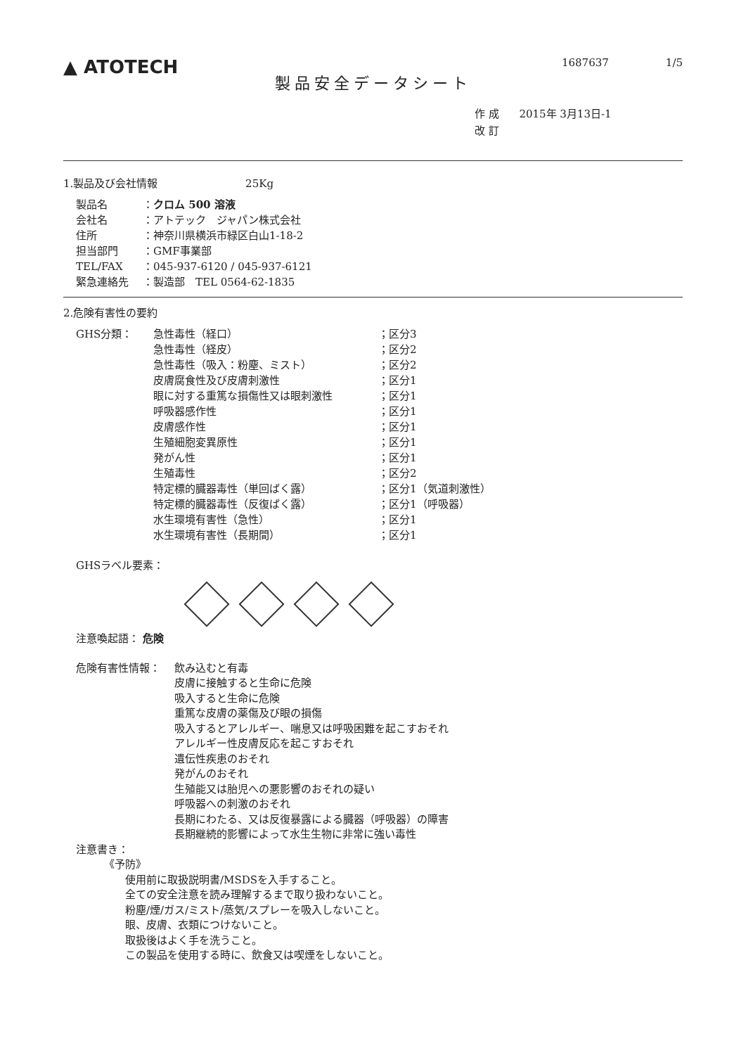▲ ATOTECH
1687637 1/5
製品安全データシート
作 成 2015年 3月13日-1
改 訂
1.製品及び会社情報 25Kg
製品名 ：クロム 500 溶液
会社名 ：アトテック　ジャパン株式会社
住所 ：神奈川県横浜市緑区白山1-18-2
担当部門 ：GMF事業部
TEL/FAX ：045-937-6120 / 045-937-6121
緊急連絡先 ：製造部　TEL 0564-62-1835
2.危険有害性の要約
GHS分類： 急性毒性（経口） ；区分3
急性毒性（経皮） ；区分2
急性毒性（吸入：粉塵、ミスト） ；区分2
皮膚腐食性及び皮膚刺激性 ；区分1
眼に対する重篤な損傷性又は眼刺激性 ；区分1
呼吸器感作性 ；区分1
皮膚感作性 ；区分1
生殖細胞変異原性 ；区分1
発がん性 ；区分1
生殖毒性 ；区分2
特定標的臓器毒性（単回ばく露） ；区分1（気道刺激性）
特定標的臓器毒性（反復ばく露） ；区分1（呼吸器）
水生環境有害性（急性） ；区分1
水生環境有害性（長期間） ；区分1
GHSラベル要素：
注意喚起語： 危険
危険有害性情報： 飲み込むと有毒
皮膚に接触すると生命に危険
吸入すると生命に危険
重篤な皮膚の薬傷及び眼の損傷
吸入するとアレルギー、喘息又は呼吸困難を起こすおそれ
アレルギー性皮膚反応を起こすおそれ
遺伝性疾患のおそれ
発がんのおそれ
生殖能又は胎児への悪影響のおそれの疑い
呼吸器への刺激のおそれ
長期にわたる、又は反復暴露による臓器（呼吸器）の障害
長期継続的影響によって水生生物に非常に強い毒性
注意書き：
《予防》
使用前に取扱説明書/MSDSを入手すること。
全ての安全注意を読み理解するまで取り扱わないこと。
粉塵/煙/ガス/ミスト/蒸気/スプレーを吸入しないこと。
眼、皮膚、衣類につけないこと。
取扱後はよく手を洗うこと。
この製品を使用する時に、飲食又は喫煙をしないこと。